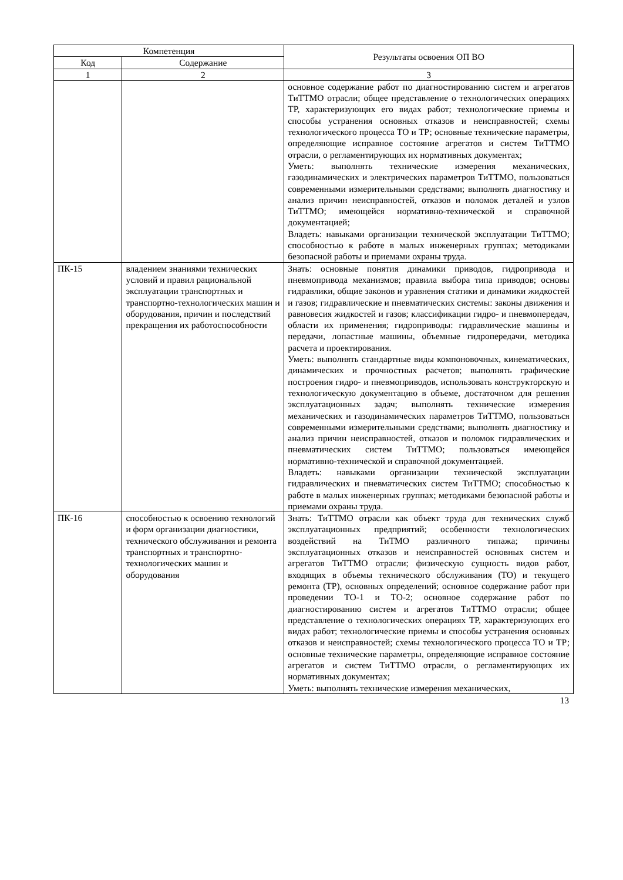| Компетенция | | Результаты освоения ОП ВО |
| --- | --- | --- |
| Код | Содержание | |
| 1 | 2 | 3 |
| | | основное содержание работ по диагностированию систем и агрегатов ТиТТМО отрасли; общее представление о технологических операциях ТР, характеризующих его видах работ; технологические приемы и способы устранения основных отказов и неисправностей; схемы технологического процесса ТО и ТР; основные технические параметры, определяющие исправное состояние агрегатов и систем ТиТТМО отрасли, о регламентирующих их нормативных документах; Уметь: выполнять технические измерения механических, газодинамических и электрических параметров ТиТТМО, пользоваться современными измерительными средствами; выполнять диагностику и анализ причин неисправностей, отказов и поломок деталей и узлов ТиТТМО; имеющейся нормативно-технической и справочной документацией; Владеть: навыками организации технической эксплуатации ТиТТМО; способностью к работе в малых инженерных группах; методиками безопасной работы и приемами охраны труда. |
| ПК-15 | владением знаниями технических условий и правил рациональной эксплуатации транспортных и транспортно-технологических машин и оборудования, причин и последствий прекращения их работоспособности | Знать: основные понятия динамики приводов, гидропривода и пневмопривода механизмов; правила выбора типа приводов; основы гидравлики, общие законов и уравнения статики и динамики жидкостей и газов; гидравлические и пневматических системы: законы движения и равновесия жидкостей и газов; классификации гидро- и пневмопередач, области их применения; гидроприводы: гидравлические машины и передачи, лопастные машины, объемные гидропередачи, методика расчета и проектирования. Уметь: выполнять стандартные виды компоновочных, кинематических, динамических и прочностных расчетов; выполнять графические построения гидро- и пневмоприводов, использовать конструкторскую и технологическую документацию в объеме, достаточном для решения эксплуатационных задач; выполнять технические измерения механических и газодинамических параметров ТиТТМО, пользоваться современными измерительными средствами; выполнять диагностику и анализ причин неисправностей, отказов и поломок гидравлических и пневматических систем ТиТТМО; пользоваться имеющейся нормативно-технической и справочной документацией. Владеть: навыками организации технической эксплуатации гидравлических и пневматических систем ТиТТМО; способностью к работе в малых инженерных группах; методиками безопасной работы и приемами охраны труда. |
| ПК-16 | способностью к освоению технологий и форм организации диагностики, технического обслуживания и ремонта транспортных и транспортно-технологических машин и оборудования | Знать: ТиТТМО отрасли как объект труда для технических служб эксплуатационных предприятий; особенности технологических воздействий на ТиТМО различного типажа; причины эксплуатационных отказов и неисправностей основных систем и агрегатов ТиТТМО отрасли; физическую сущность видов работ, входящих в объемы технического обслуживания (ТО) и текущего ремонта (ТР), основных определений; основное содержание работ при проведении ТО-1 и ТО-2; основное содержание работ по диагностированию систем и агрегатов ТиТТМО отрасли; общее представление о технологических операциях ТР, характеризующих его видах работ; технологические приемы и способы устранения основных отказов и неисправностей; схемы технологического процесса ТО и ТР; основные технические параметры, определяющие исправное состояние агрегатов и систем ТиТТМО отрасли, о регламентирующих их нормативных документах; Уметь: выполнять технические измерения механических, |
13